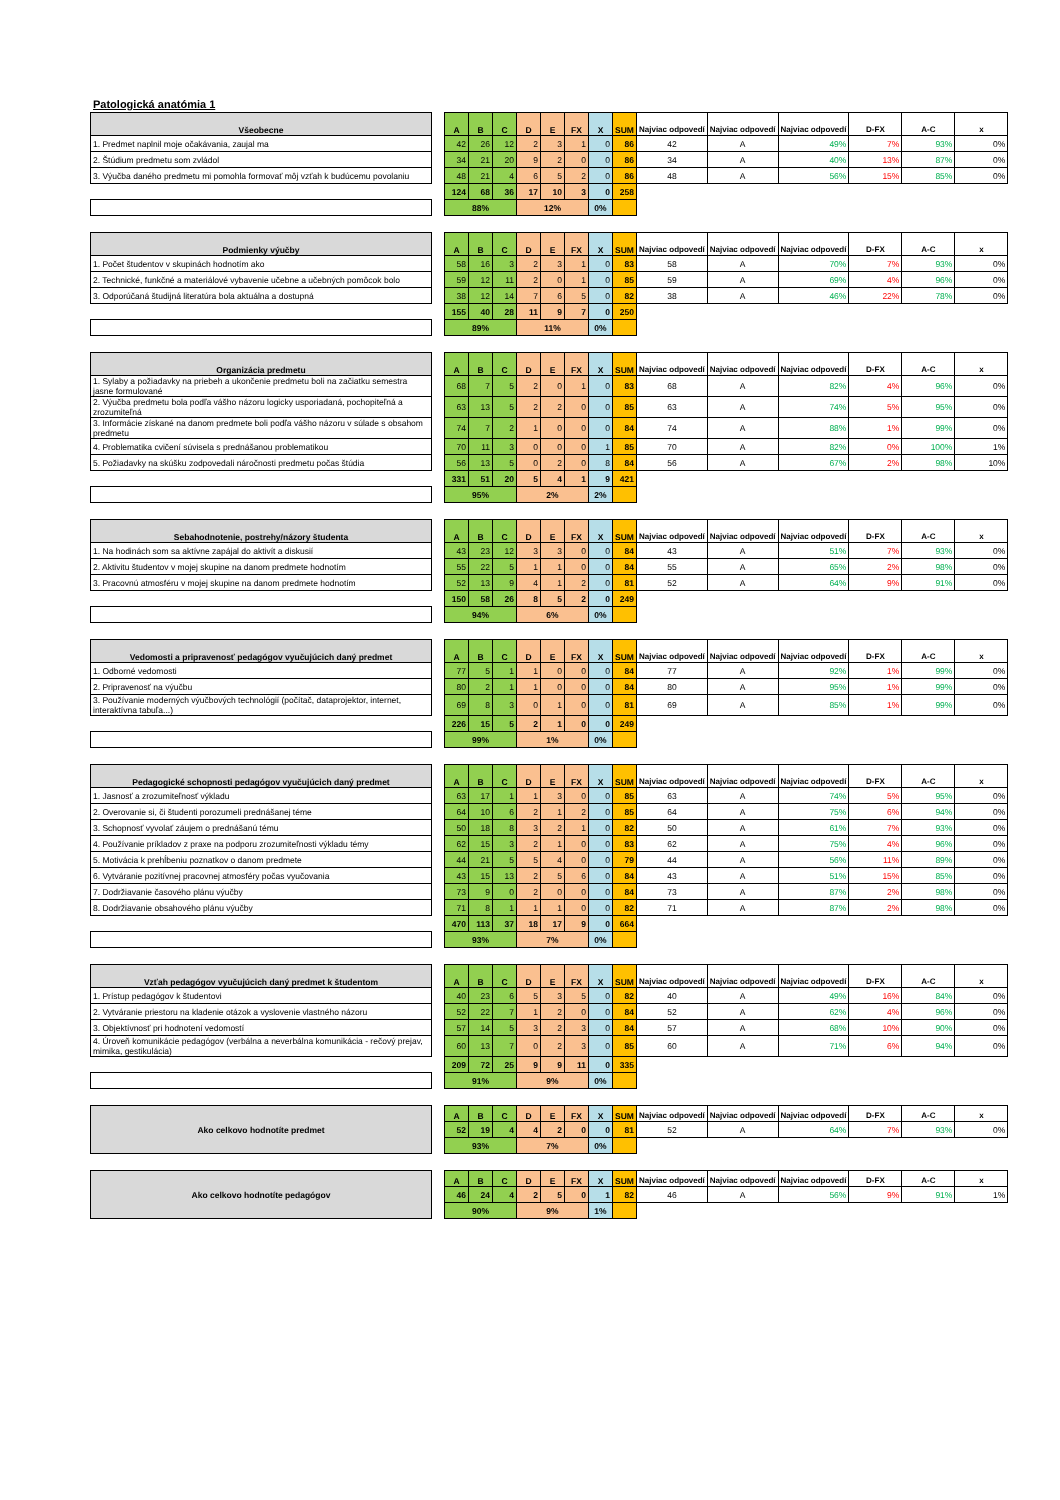Patologická anatómia 1
| Všeobecne | | A | B | C | D | E | FX | X | SUM | Najviac odpovedí | Najviac odpovedí | Najviac odpovedí | D-FX | A-C | x |
| 1. Predmet naplnil moje očakávania, zaujal ma | | 42 | 26 | 12 | 2 | 3 | 1 | 0 | 86 | 42 | A | 49% | 7% | 93% | 0% |
| 2. Štúdium predmetu som zvládol | | 34 | 21 | 20 | 9 | 2 | 0 | 0 | 86 | 34 | A | 40% | 13% | 87% | 0% |
| 3. Výučba daného predmetu mi pomohla formovať môj vzťah k budúcemu povolaniu | | 48 | 21 | 4 | 6 | 5 | 2 | 0 | 86 | 48 | A | 56% | 15% | 85% | 0% |
| | | 124 | 68 | 36 | 17 | 10 | 3 | 0 | 258 | | | | | | |
| | | 88% | | | 12% | | | 0% | | | | | | | |
| Podmienky výučby | | A | B | C | D | E | FX | X | SUM | Najviac odpovedí | Najviac odpovedí | Najviac odpovedí | D-FX | A-C | x |
| 1. Počet študentov v skupinách hodnotím ako | | 58 | 16 | 3 | 2 | 3 | 1 | 0 | 83 | 58 | A | 70% | 7% | 93% | 0% |
| 2. Technické, funkčné a materiálové vybavenie učebne a učebných pomôcok bolo | | 59 | 12 | 11 | 2 | 0 | 1 | 0 | 85 | 59 | A | 69% | 4% | 96% | 0% |
| 3. Odporúčaná študijná literatúra bola aktuálna a dostupná | | 38 | 12 | 14 | 7 | 6 | 5 | 0 | 82 | 38 | A | 46% | 22% | 78% | 0% |
| | | 155 | 40 | 28 | 11 | 9 | 7 | 0 | 250 | | | | | | |
| | | 89% | | | 11% | | | 0% | | | | | | | |
| Organizácia predmetu | | A | B | C | D | E | FX | X | SUM | Najviac odpovedí | Najviac odpovedí | Najviac odpovedí | D-FX | A-C | x |
| 1. Sylaby a požiadavky na priebeh a ukončenie predmetu boli na začiatku semestra jasne formulované | | 68 | 7 | 5 | 2 | 0 | 1 | 0 | 83 | 68 | A | 82% | 4% | 96% | 0% |
| 2. Výučba predmetu bola podľa vášho názoru logicky usporiadaná, pochopiteľná a zrozumiteľná | | 63 | 13 | 5 | 2 | 2 | 0 | 0 | 85 | 63 | A | 74% | 5% | 95% | 0% |
| 3. Informácie získané na danom predmete boli podľa vášho názoru v súlade s obsahom predmetu | | 74 | 7 | 2 | 1 | 0 | 0 | 0 | 84 | 74 | A | 88% | 1% | 99% | 0% |
| 4. Problematika cvičení súvisela s prednášanou problematikou | | 70 | 11 | 3 | 0 | 0 | 0 | 1 | 85 | 70 | A | 82% | 0% | 100% | 1% |
| 5. Požiadavky na skúšku zodpovedali náročnosti predmetu počas štúdia | | 56 | 13 | 5 | 0 | 2 | 0 | 8 | 84 | 56 | A | 67% | 2% | 98% | 10% |
| | | 331 | 51 | 20 | 5 | 4 | 1 | 9 | 421 | | | | | | |
| | | 95% | | | 2% | | | 2% | | | | | | | |
| Sebahodnotenie, postrehy/názory študenta | | A | B | C | D | E | FX | X | SUM | Najviac odpovedí | Najviac odpovedí | Najviac odpovedí | D-FX | A-C | x |
| 1. Na hodinách som sa aktívne zapájal do aktivít a diskusií | | 43 | 23 | 12 | 3 | 3 | 0 | 0 | 84 | 43 | A | 51% | 7% | 93% | 0% |
| 2. Aktivitu študentov v mojej skupine na danom predmete hodnotím | | 55 | 22 | 5 | 1 | 1 | 0 | 0 | 84 | 55 | A | 65% | 2% | 98% | 0% |
| 3. Pracovnú atmosféru v mojej skupine na danom predmete hodnotím | | 52 | 13 | 9 | 4 | 1 | 2 | 0 | 81 | 52 | A | 64% | 9% | 91% | 0% |
| | | 150 | 58 | 26 | 8 | 5 | 2 | 0 | 249 | | | | | | |
| | | 94% | | | 6% | | | 0% | | | | | | | |
| Vedomosti a pripravenosť pedagógov vyučujúcich daný predmet | | A | B | C | D | E | FX | X | SUM | Najviac odpovedí | Najviac odpovedí | Najviac odpovedí | D-FX | A-C | x |
| 1. Odborné vedomosti | | 77 | 5 | 1 | 1 | 0 | 0 | 0 | 84 | 77 | A | 92% | 1% | 99% | 0% |
| 2. Pripravenosť na výučbu | | 80 | 2 | 1 | 1 | 0 | 0 | 0 | 84 | 80 | A | 95% | 1% | 99% | 0% |
| 3. Používanie moderných výučbových technológií (počítač, dataprojektor, internet, interaktívna tabuľa...) | | 69 | 8 | 3 | 0 | 1 | 0 | 0 | 81 | 69 | A | 85% | 1% | 99% | 0% |
| | | 226 | 15 | 5 | 2 | 1 | 0 | 0 | 249 | | | | | | |
| | | 99% | | | 1% | | | 0% | | | | | | | |
| Pedagogické schopnosti pedagógov vyučujúcich daný predmet | | A | B | C | D | E | FX | X | SUM | Najviac odpovedí | Najviac odpovedí | Najviac odpovedí | D-FX | A-C | x |
| 1. Jasnosť a zrozumiteľnosť výkladu | | 63 | 17 | 1 | 1 | 3 | 0 | 0 | 85 | 63 | A | 74% | 5% | 95% | 0% |
| 2. Overovanie si, či študenti porozumeli prednášanej téme | | 64 | 10 | 6 | 2 | 1 | 2 | 0 | 85 | 64 | A | 75% | 6% | 94% | 0% |
| 3. Schopnosť vyvolať záujem o prednášanú tému | | 50 | 18 | 8 | 3 | 2 | 1 | 0 | 82 | 50 | A | 61% | 7% | 93% | 0% |
| 4. Používanie príkladov z praxe na podporu zrozumiteľnosti výkladu témy | | 62 | 15 | 3 | 2 | 1 | 0 | 0 | 83 | 62 | A | 75% | 4% | 96% | 0% |
| 5. Motivácia k prehĺbeniu poznatkov o danom predmete | | 44 | 21 | 5 | 5 | 4 | 0 | 0 | 79 | 44 | A | 56% | 11% | 89% | 0% |
| 6. Vytváranie pozitívnej pracovnej atmosféry počas vyučovania | | 43 | 15 | 13 | 2 | 5 | 6 | 0 | 84 | 43 | A | 51% | 15% | 85% | 0% |
| 7. Dodržiavanie časového plánu výučby | | 73 | 9 | 0 | 2 | 0 | 0 | 0 | 84 | 73 | A | 87% | 2% | 98% | 0% |
| 8. Dodržiavanie obsahového plánu výučby | | 71 | 8 | 1 | 1 | 1 | 0 | 0 | 82 | 71 | A | 87% | 2% | 98% | 0% |
| | | 470 | 113 | 37 | 18 | 17 | 9 | 0 | 664 | | | | | | |
| | | 93% | | | 7% | | | 0% | | | | | | | |
| Vzťah pedagógov vyučujúcich daný predmet k študentom | | A | B | C | D | E | FX | X | SUM | Najviac odpovedí | Najviac odpovedí | Najviac odpovedí | D-FX | A-C | x |
| 1. Prístup pedagógov k študentovi | | 40 | 23 | 6 | 5 | 3 | 5 | 0 | 82 | 40 | A | 49% | 16% | 84% | 0% |
| 2. Vytváranie priestoru na kladenie otázok a vyslovenie vlastného názoru | | 52 | 22 | 7 | 1 | 2 | 0 | 0 | 84 | 52 | A | 62% | 4% | 96% | 0% |
| 3. Objektívnosť pri hodnotení vedomostí | | 57 | 14 | 5 | 3 | 2 | 3 | 0 | 84 | 57 | A | 68% | 10% | 90% | 0% |
| 4. Úroveň komunikácie pedagógov (verbálna a neverbálna komunikácia - rečový prejav, mimika, gestikulácia) | | 60 | 13 | 7 | 0 | 2 | 3 | 0 | 85 | 60 | A | 71% | 6% | 94% | 0% |
| | | 209 | 72 | 25 | 9 | 9 | 11 | 0 | 335 | | | | | | |
| | | 91% | | | 9% | | | 0% | | | | | | | |
| Ako celkovo hodnotíte predmet | | A | B | C | D | E | FX | X | SUM | Najviac odpovedí | Najviac odpovedí | Najviac odpovedí | D-FX | A-C | x |
| | | 52 | 19 | 4 | 4 | 2 | 0 | 0 | 81 | 52 | A | 64% | 7% | 93% | 0% |
| | | 93% | | | 7% | | | 0% | | | | | | | |
| Ako celkovo hodnotíte pedagógov | | A | B | C | D | E | FX | X | SUM | Najviac odpovedí | Najviac odpovedí | Najviac odpovedí | D-FX | A-C | x |
| | | 46 | 24 | 4 | 2 | 5 | 0 | 1 | 82 | 46 | A | 56% | 9% | 91% | 1% |
| | | 90% | | | 9% | | | 1% | | | | | | | |